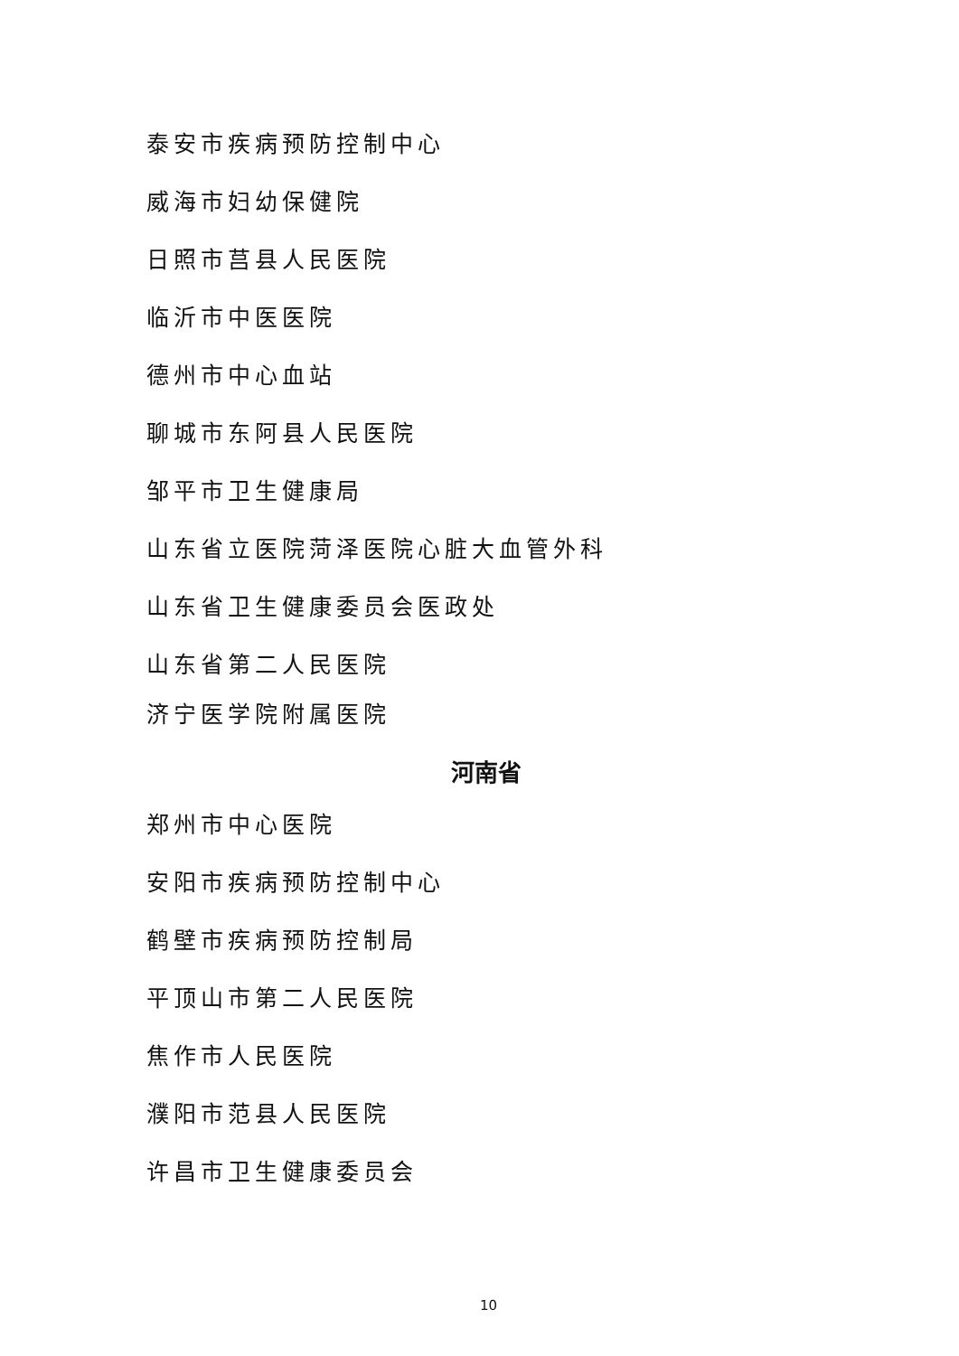泰安市疾病预防控制中心
威海市妇幼保健院
日照市莒县人民医院
临沂市中医医院
德州市中心血站
聊城市东阿县人民医院
邹平市卫生健康局
山东省立医院菏泽医院心脏大血管外科
山东省卫生健康委员会医政处
山东省第二人民医院
济宁医学院附属医院
河南省
郑州市中心医院
安阳市疾病预防控制中心
鹤壁市疾病预防控制局
平顶山市第二人民医院
焦作市人民医院
濮阳市范县人民医院
许昌市卫生健康委员会
10